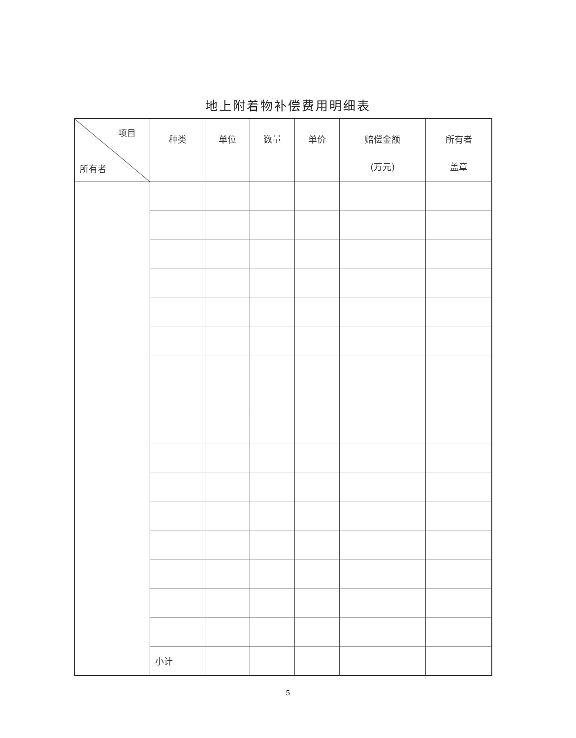地上附着物补偿费用明细表
| 项目 所有者 | 种类 | 单位 | 数量 | 单价 | 赔偿金额 (万元) | 所有者 盖章 |
| --- | --- | --- | --- | --- | --- | --- |
| | 小计 | | | | | |
5